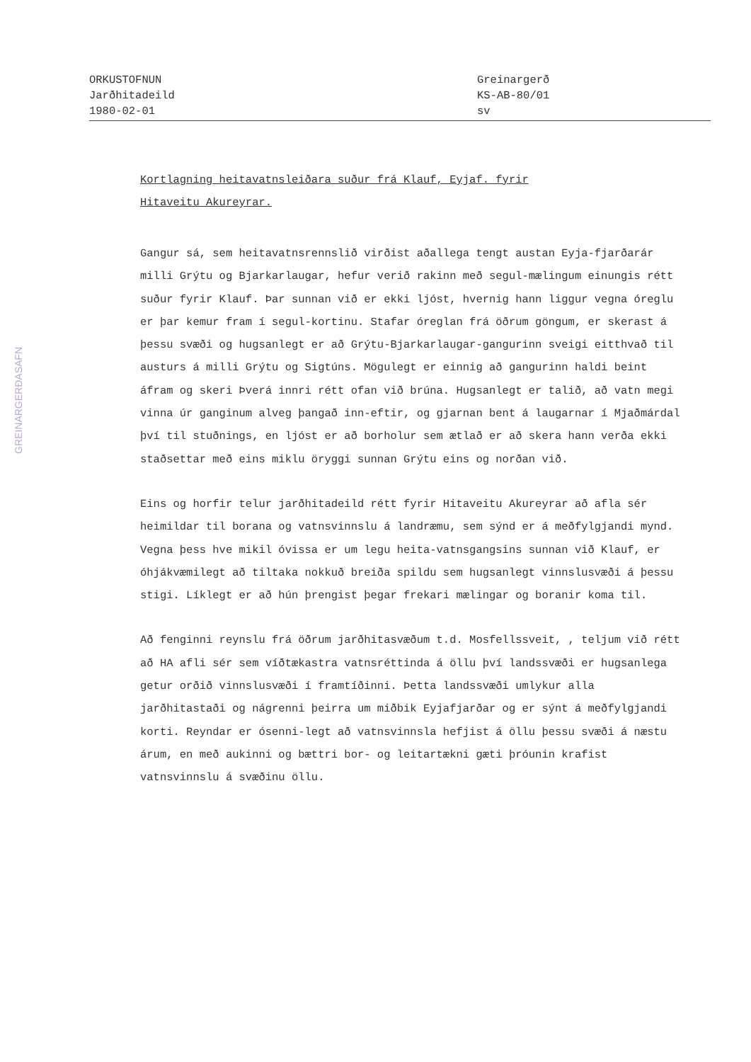ORKUSTOFNUN
Jarðhitadeild
1980-02-01
Greinargerð
KS-AB-80/01
sv
GREINARGERÐASAFN
Kortlagning heitavatnsleiðara suður frá Klauf, Eyjaf. fyrir
Hitaveitu Akureyrar.
Gangur sá, sem heitavatnsrennslið virðist aðallega tengt austan Eyja-fjarðarár milli Grýtu og Bjarkarlaugar, hefur verið rakinn með segul-mælingum einungis rétt suður fyrir Klauf. Þar sunnan við er ekki ljóst, hvernig hann liggur vegna óreglu er þar kemur fram í segul-kortinu. Stafar óreglan frá öðrum göngum, er skerast á þessu svæði og hugsanlegt er að Grýtu-Bjarkarlaugar-gangurinn sveigi eitthvað til austurs á milli Grýtu og Sigtúns. Mögulegt er einnig að gangurinn haldi beint áfram og skeri Þverá innri rétt ofan við brúna. Hugsanlegt er talið, að vatn megi vinna úr ganginum alveg þangað inn-eftir, og gjarnan bent á laugarnar í Mjaðmárdal því til stuðnings, en ljóst er að borholur sem ætlað er að skera hann verða ekki staðsettar með eins miklu öryggi sunnan Grýtu eins og norðan við.
Eins og horfir telur jarðhitadeild rétt fyrir Hitaveitu Akureyrar að afla sér heimildar til borana og vatnsvinnslu á landræmu, sem sýnd er á meðfylgjandi mynd. Vegna þess hve mikil óvissa er um legu heita-vatnsgangsins sunnan við Klauf, er óhjákvæmilegt að tiltaka nokkuð breiða spildu sem hugsanlegt vinnslusvæði á þessu stigi. Líklegt er að hún þrengist þegar frekari mælingar og boranir koma til.
Að fenginni reynslu frá öðrum jarðhitasvæðum t.d. Mosfellssveit, , teljum við rétt að HA afli sér sem víðtækastra vatnsréttinda á öllu því landssvæði er hugsanlega getur orðið vinnslusvæði í framtíðinni. Þetta landssvæði umlykur alla jarðhitastaði og nágrenni þeirra um miðbik Eyjafjarðar og er sýnt á meðfylgjandi korti. Reyndar er ósenni-legt að vatnsvinnsla hefjist á öllu þessu svæði á næstu árum, en með aukinni og bættri bor- og leitartækni gæti þróunin krafist vatnsvinnslu á svæðinu öllu.